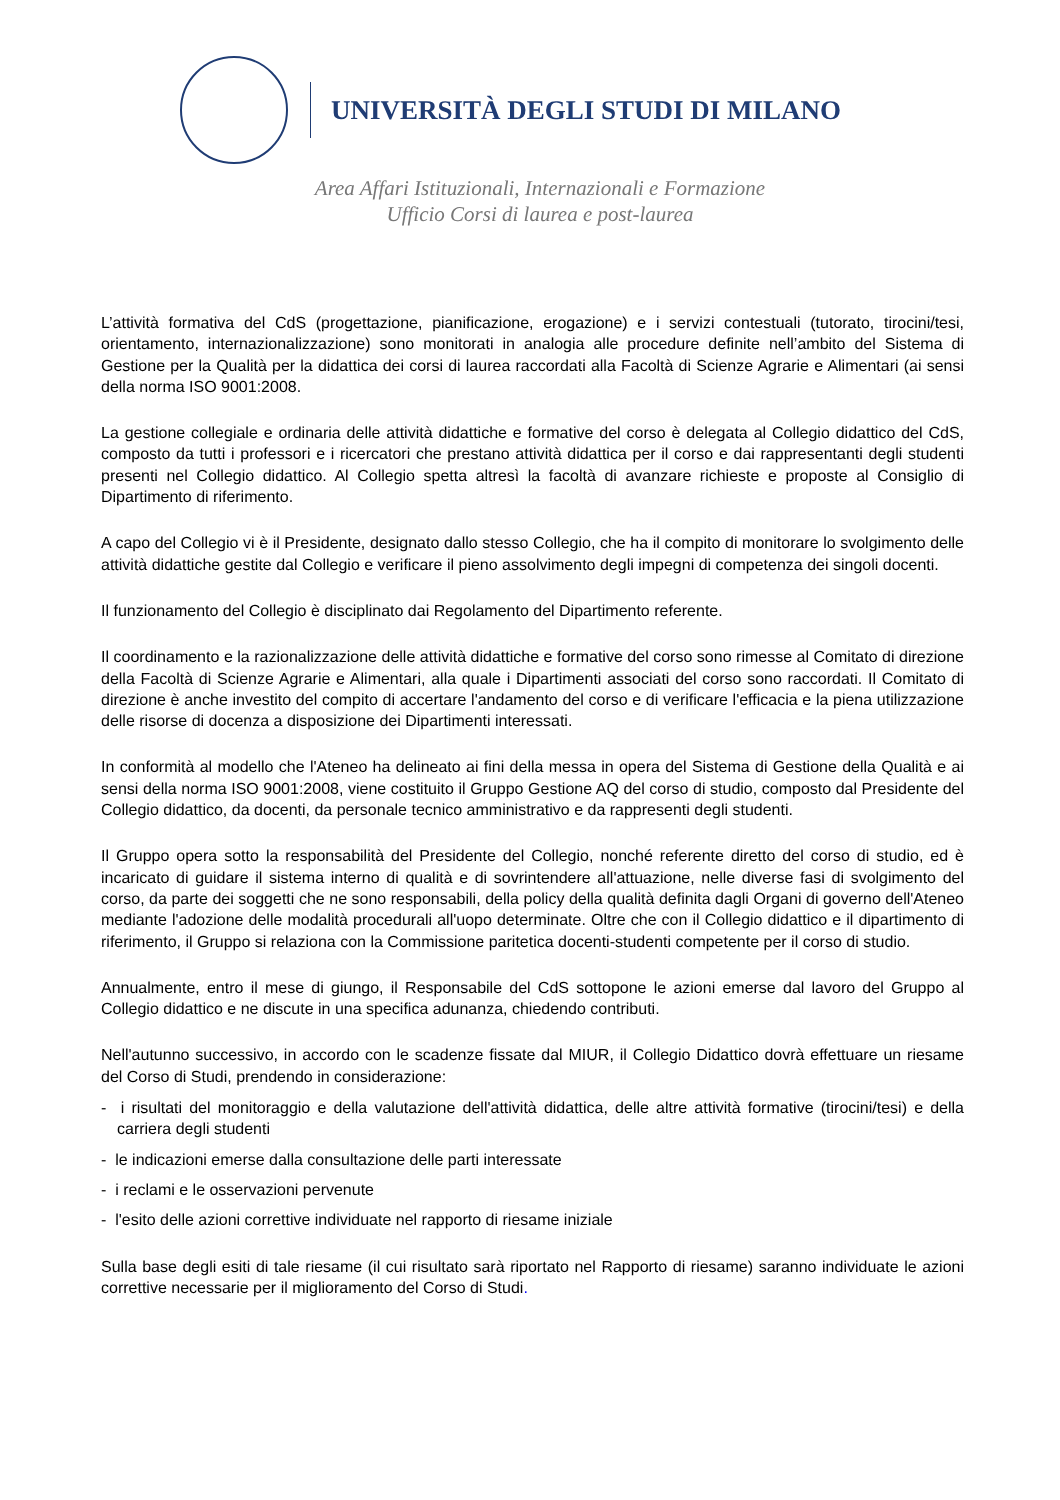UNIVERSITÀ DEGLI STUDI DI MILANO
Area Affari Istituzionali, Internazionali e Formazione
Ufficio Corsi di laurea e post-laurea
L’attività formativa del CdS (progettazione, pianificazione, erogazione) e i servizi contestuali (tutorato, tirocini/tesi, orientamento, internazionalizzazione) sono monitorati in analogia alle procedure definite nell’ambito del Sistema di Gestione per la Qualità per la didattica dei corsi di laurea raccordati alla Facoltà di Scienze Agrarie e Alimentari (ai sensi della norma ISO 9001:2008.
La gestione collegiale e ordinaria delle attività didattiche e formative del corso è delegata al Collegio didattico del CdS, composto da tutti i professori e i ricercatori che prestano attività didattica per il corso e dai rappresentanti degli studenti presenti nel Collegio didattico. Al Collegio spetta altresì la facoltà di avanzare richieste e proposte al Consiglio di Dipartimento di riferimento.
A capo del Collegio vi è il Presidente, designato dallo stesso Collegio, che ha il compito di monitorare lo svolgimento delle attività didattiche gestite dal Collegio e verificare il pieno assolvimento degli impegni di competenza dei singoli docenti.
Il funzionamento del Collegio è disciplinato dai Regolamento del Dipartimento referente.
Il coordinamento e la razionalizzazione delle attività didattiche e formative del corso sono rimesse al Comitato di direzione della Facoltà di Scienze Agrarie e Alimentari, alla quale i Dipartimenti associati del corso sono raccordati. Il Comitato di direzione è anche investito del compito di accertare l'andamento del corso e di verificare l'efficacia e la piena utilizzazione delle risorse di docenza a disposizione dei Dipartimenti interessati.
In conformità al modello che l'Ateneo ha delineato ai fini della messa in opera del Sistema di Gestione della Qualità e ai sensi della norma ISO 9001:2008, viene costituito il Gruppo Gestione AQ del corso di studio, composto dal Presidente del Collegio didattico, da docenti, da personale tecnico amministrativo e da rappresenti degli studenti.
Il Gruppo opera sotto la responsabilità del Presidente del Collegio, nonché referente diretto del corso di studio, ed è incaricato di guidare il sistema interno di qualità e di sovrintendere all'attuazione, nelle diverse fasi di svolgimento del corso, da parte dei soggetti che ne sono responsabili, della policy della qualità definita dagli Organi di governo dell'Ateneo mediante l'adozione delle modalità procedurali all'uopo determinate. Oltre che con il Collegio didattico e il dipartimento di riferimento, il Gruppo si relaziona con la Commissione paritetica docenti-studenti competente per il corso di studio.
Annualmente, entro il mese di giungo, il Responsabile del CdS sottopone le azioni emerse dal lavoro del Gruppo al Collegio didattico e ne discute in una specifica adunanza, chiedendo contributi.
Nell'autunno successivo, in accordo con le scadenze fissate dal MIUR, il Collegio Didattico dovrà effettuare un riesame del Corso di Studi, prendendo in considerazione:
- i risultati del monitoraggio e della valutazione dell'attività didattica, delle altre attività formative (tirocini/tesi) e della carriera degli studenti
- le indicazioni emerse dalla consultazione delle parti interessate
- i reclami e le osservazioni pervenute
- l'esito delle azioni correttive individuate nel rapporto di riesame iniziale
Sulla base degli esiti di tale riesame (il cui risultato sarà riportato nel Rapporto di riesame) saranno individuate le azioni correttive necessarie per il miglioramento del Corso di Studi.